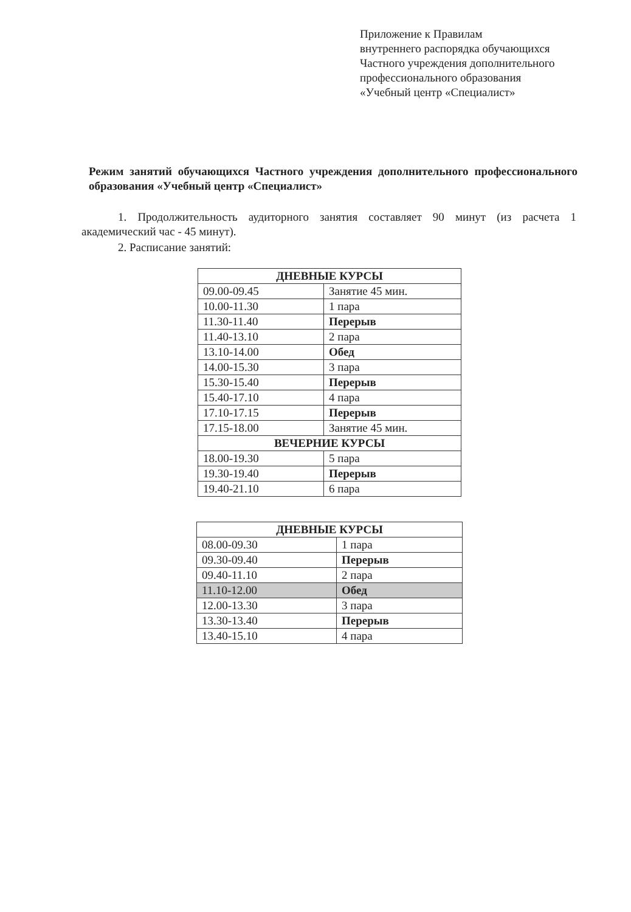Приложение к Правилам
внутреннего распорядка обучающихся
Частного учреждения дополнительного
профессионального образования
«Учебный центр «Специалист»
Режим занятий обучающихся Частного учреждения дополнительного профессионального образования «Учебный центр «Специалист»
1. Продолжительность аудиторного занятия составляет 90 минут (из расчета 1 академический час - 45 минут).
2. Расписание занятий:
| ДНЕВНЫЕ КУРСЫ | |
| --- | --- |
| 09.00-09.45 | Занятие 45 мин. |
| 10.00-11.30 | 1 пара |
| 11.30-11.40 | Перерыв |
| 11.40-13.10 | 2 пара |
| 13.10-14.00 | Обед |
| 14.00-15.30 | 3 пара |
| 15.30-15.40 | Перерыв |
| 15.40-17.10 | 4 пара |
| 17.10-17.15 | Перерыв |
| 17.15-18.00 | Занятие 45 мин. |
| ВЕЧЕРНИЕ КУРСЫ | |
| 18.00-19.30 | 5 пара |
| 19.30-19.40 | Перерыв |
| 19.40-21.10 | 6 пара |
| ДНЕВНЫЕ КУРСЫ | |
| --- | --- |
| 08.00-09.30 | 1 пара |
| 09.30-09.40 | Перерыв |
| 09.40-11.10 | 2 пара |
| 11.10-12.00 | Обед |
| 12.00-13.30 | 3 пара |
| 13.30-13.40 | Перерыв |
| 13.40-15.10 | 4 пара |